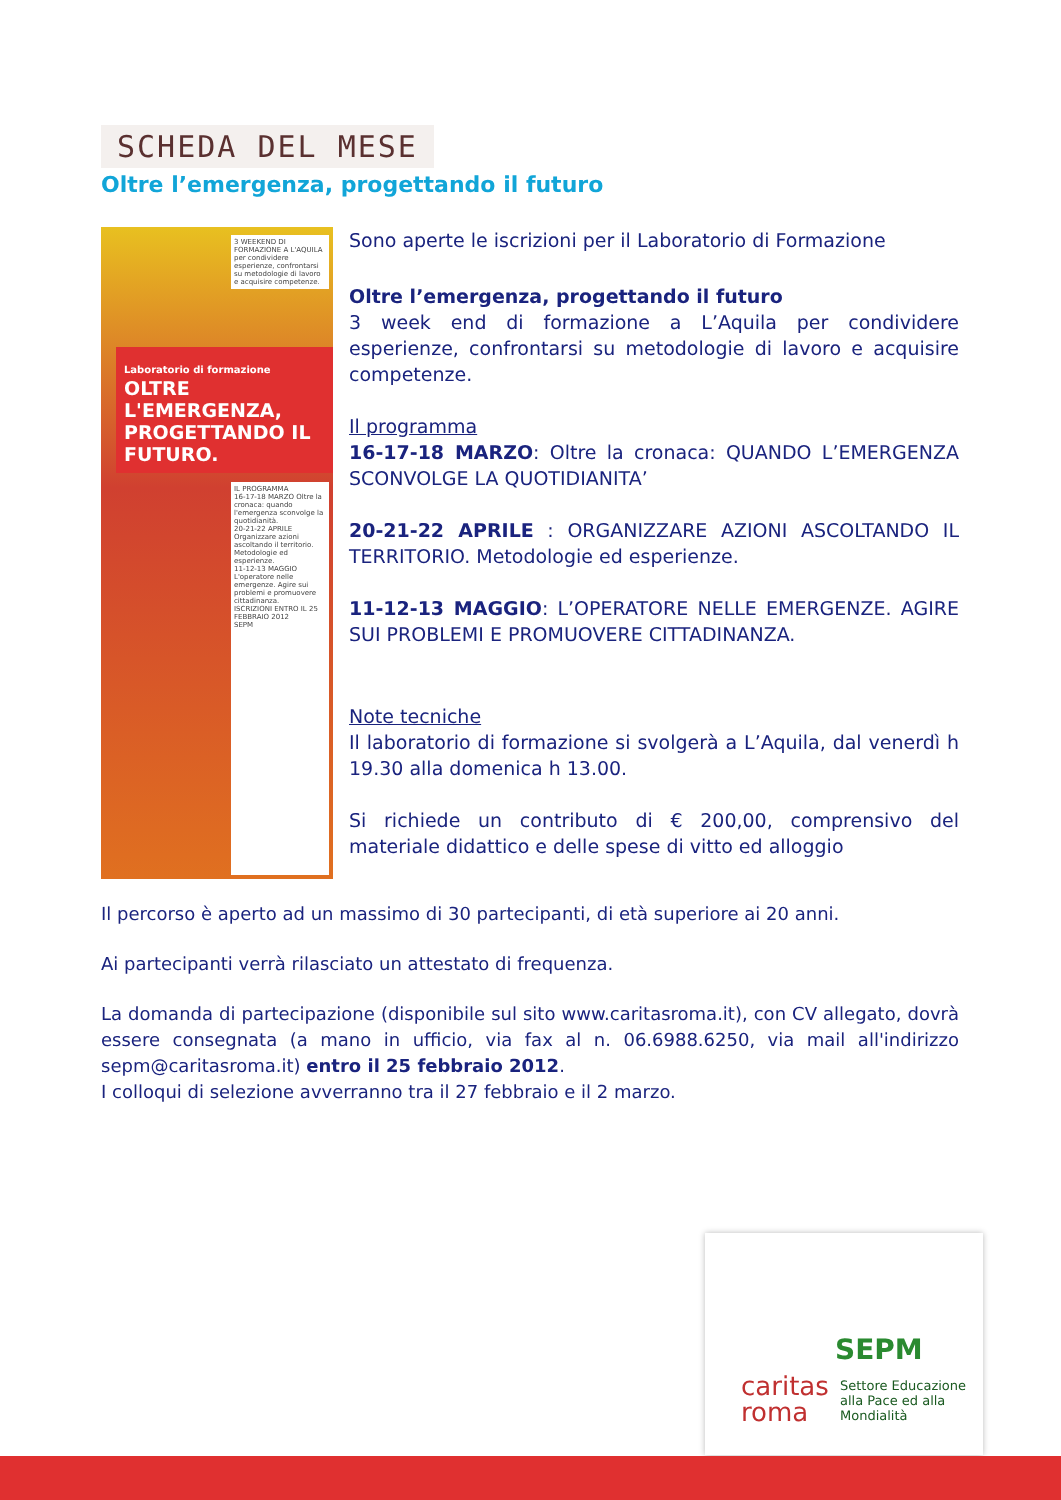SCHEDA DEL MESE
Oltre l’emergenza, progettando il futuro
3 WEEKEND DI FORMAZIONE A L'AQUILA per condividere esperienze, confrontarsi su metodologie di lavoro e acquisire competenze.
Laboratorio di formazione
OLTRE L'EMERGENZA, PROGETTANDO IL FUTURO.
IL PROGRAMMA
16-17-18 MARZO Oltre la cronaca: quando l'emergenza sconvolge la quotidianità.
20-21-22 APRILE Organizzare azioni ascoltando il territorio. Metodologie ed esperienze.
11-12-13 MAGGIO L'operatore nelle emergenze. Agire sui problemi e promuovere cittadinanza.
ISCRIZIONI ENTRO IL 25 FEBBRAIO 2012
SEPM
Sono aperte le iscrizioni per il Laboratorio di Formazione
Oltre l’emergenza, progettando il futuro
3 week end di formazione a L’Aquila per condividere esperienze, confrontarsi su metodologie di lavoro e acquisire competenze.
Il programma
16-17-18 MARZO: Oltre la cronaca: QUANDO L’EMERGENZA SCONVOLGE LA QUOTIDIANITA’
20-21-22 APRILE : ORGANIZZARE AZIONI ASCOLTANDO IL TERRITORIO. Metodologie ed esperienze.
11-12-13 MAGGIO: L’OPERATORE NELLE EMERGENZE. AGIRE SUI PROBLEMI E PROMUOVERE CITTADINANZA.
Note tecniche
Il laboratorio di formazione si svolgerà a L’Aquila, dal venerdì h 19.30 alla domenica h 13.00.
Si richiede un contributo di € 200,00, comprensivo del materiale didattico e delle spese di vitto ed alloggio
Il percorso è aperto ad un massimo di 30 partecipanti, di età superiore ai 20 anni.
Ai partecipanti verrà rilasciato un attestato di frequenza.
La domanda di partecipazione (disponibile sul sito www.caritasroma.it), con CV allegato, dovrà essere consegnata (a mano in ufficio, via fax al n. 06.6988.6250, via mail all'indirizzo sepm@caritasroma.it) entro il 25 febbraio 2012.
I colloqui di selezione avverranno tra il 27 febbraio e il 2 marzo.
SEPM
caritas
roma
Settore Educazione
alla Pace ed alla
Mondialità